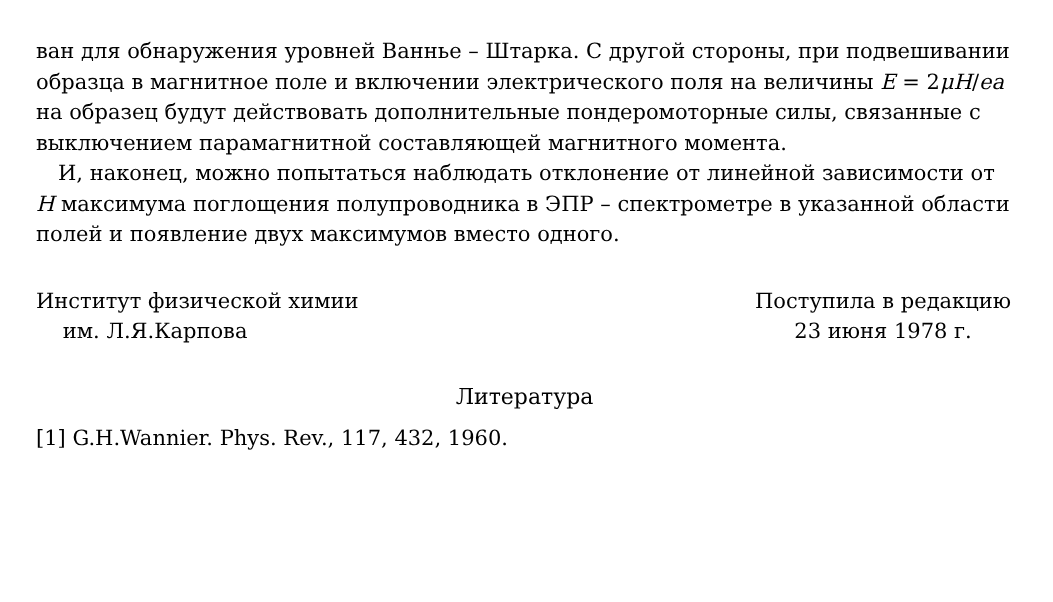ван для обнаружения уровней Ваннье – Штарка. С другой стороны, при подвешивании образца в магнитное поле и включении электрического поля на величины E = 2μH/ea на образец будут действовать дополнительные пондеромоторные силы, связанные с выключением парамагнитной составляющей магнитного момента.
И, наконец, можно попытаться наблюдать отклонение от линейной зависимости от H максимума поглощения полупроводника в ЭПР – спектрометре в указанной области полей и появление двух максимумов вместо одного.
Институт физической химии
им. Л.Я.Карпова
Поступила в редакцию
23 июня 1978 г.
Литература
[1] G.H.Wannier. Phys. Rev., 117, 432, 1960.